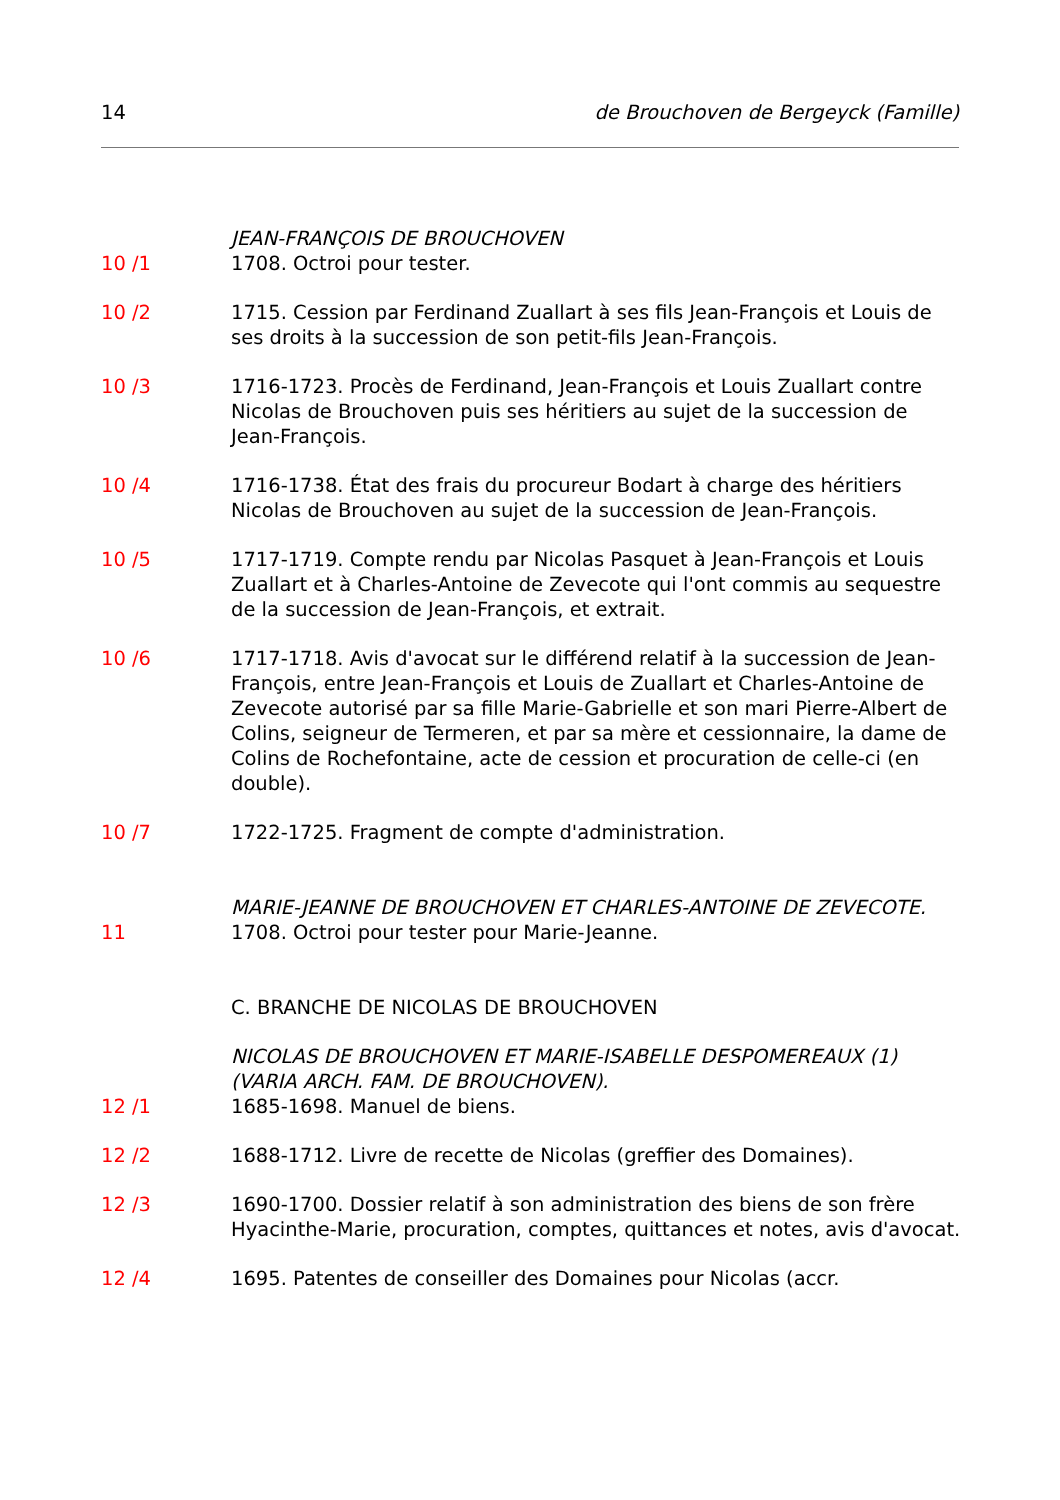14 de Brouchoven de Bergeyck (Famille)
JEAN-FRANÇOIS DE BROUCHOVEN
10 /1 1708. Octroi pour tester.
10 /2 1715. Cession par Ferdinand Zuallart à ses fils Jean-François et Louis de ses droits à la succession de son petit-fils Jean-François.
10 /3 1716-1723. Procès de Ferdinand, Jean-François et Louis Zuallart contre Nicolas de Brouchoven puis ses héritiers au sujet de la succession de Jean-François.
10 /4 1716-1738. État des frais du procureur Bodart à charge des héritiers Nicolas de Brouchoven au sujet de la succession de Jean-François.
10 /5 1717-1719. Compte rendu par Nicolas Pasquet à Jean-François et Louis Zuallart et à Charles-Antoine de Zevecote qui l'ont commis au sequestre de la succession de Jean-François, et extrait.
10 /6 1717-1718. Avis d'avocat sur le différend relatif à la succession de Jean-François, entre Jean-François et Louis de Zuallart et Charles-Antoine de Zevecote autorisé par sa fille Marie-Gabrielle et son mari Pierre-Albert de Colins, seigneur de Termeren, et par sa mère et cessionnaire, la dame de Colins de Rochefontaine, acte de cession et procuration de celle-ci (en double).
10 /7 1722-1725. Fragment de compte d'administration.
MARIE-JEANNE DE BROUCHOVEN ET CHARLES-ANTOINE DE ZEVECOTE.
11 1708. Octroi pour tester pour Marie-Jeanne.
C. BRANCHE DE NICOLAS DE BROUCHOVEN
NICOLAS DE BROUCHOVEN ET MARIE-ISABELLE DESPOMEREAUX (1) (VARIA ARCH. FAM. DE BROUCHOVEN).
12 /1 1685-1698. Manuel de biens.
12 /2 1688-1712. Livre de recette de Nicolas (greffier des Domaines).
12 /3 1690-1700. Dossier relatif à son administration des biens de son frère Hyacinthe-Marie, procuration, comptes, quittances et notes, avis d'avocat.
12 /4 1695. Patentes de conseiller des Domaines pour Nicolas (accr.